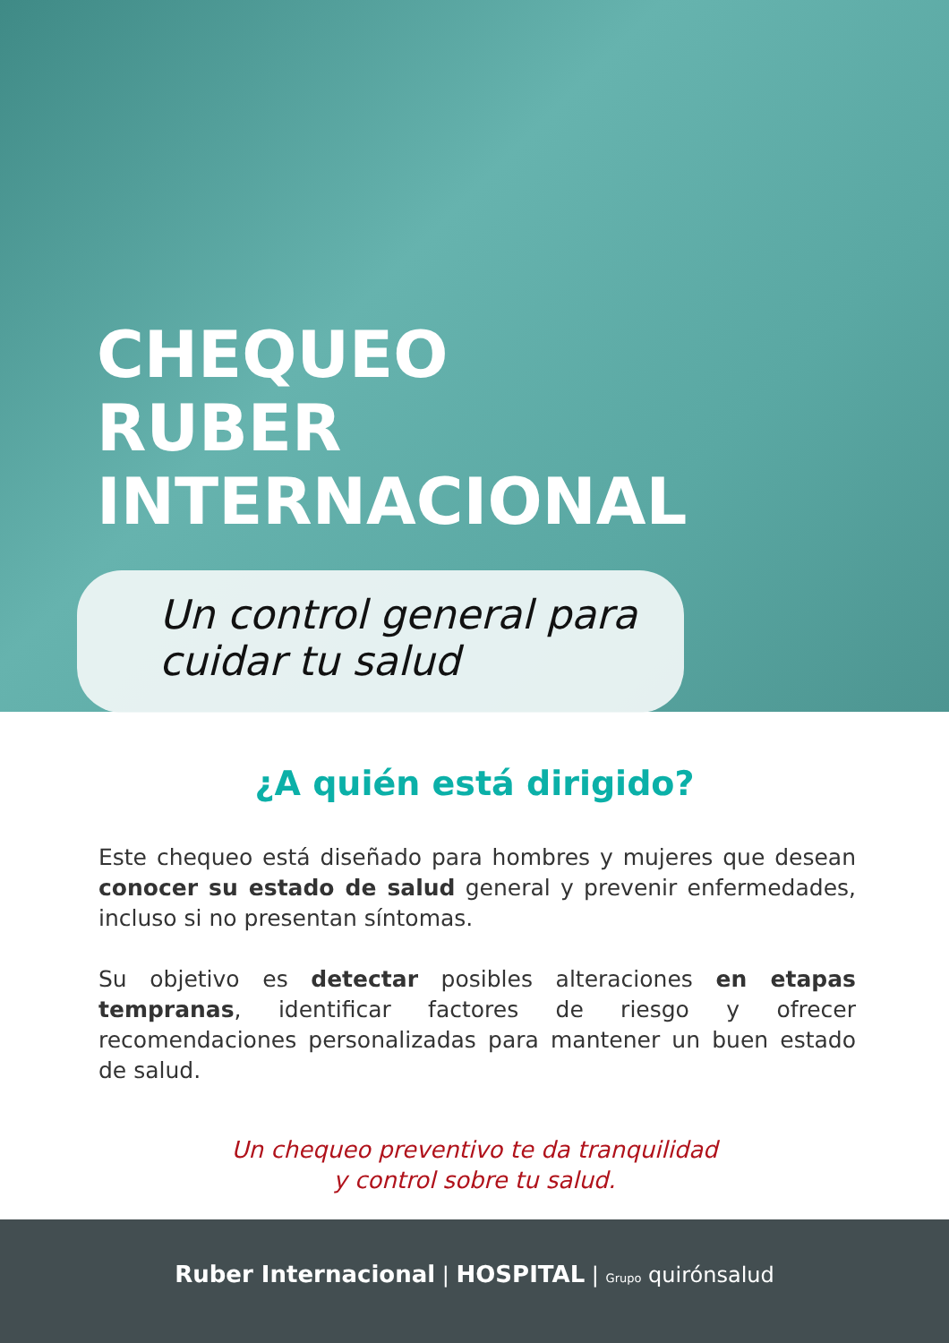CHEQUEO
RUBER INTERNACIONAL
Un control general para
cuidar tu salud
¿A quién está dirigido?
Este chequeo está diseñado para hombres y mujeres que desean conocer su estado de salud general y prevenir enfermedades, incluso si no presentan síntomas.
Su objetivo es detectar posibles alteraciones en etapas tempranas, identificar factores de riesgo y ofrecer recomendaciones personalizadas para mantener un buen estado de salud.
Un chequeo preventivo te da tranquilidad
y control sobre tu salud.
Ruber Internacional | HOSPITAL | Grupo quirónsalud